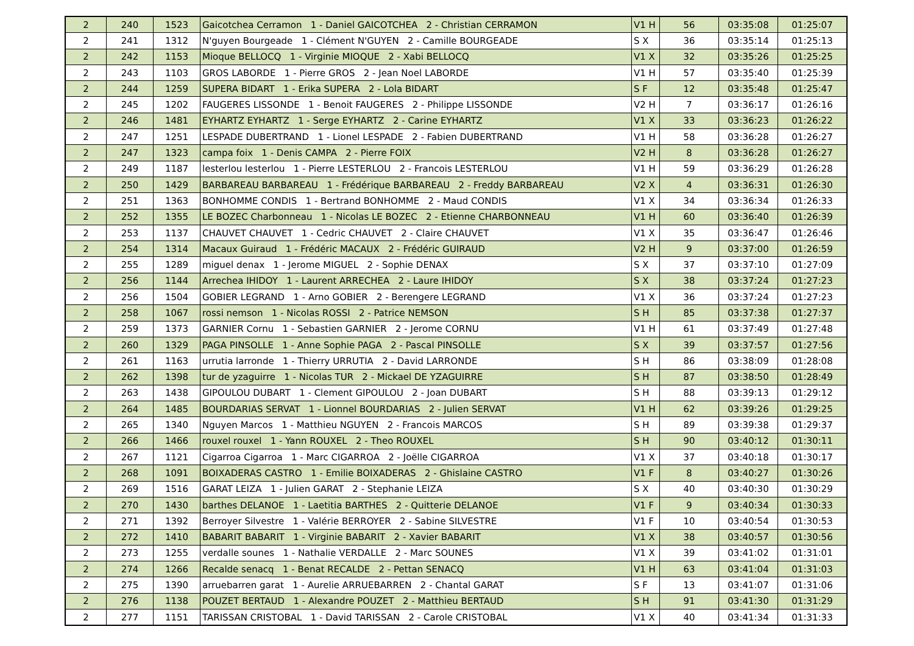| 2 | 240 | 1523 | Gaicotchea Cerramon 1 - Daniel GAICOTCHEA 2 - Christian CERRAMON | V1 H | 56 | 03:35:08 | 01:25:07 |
| 2 | 241 | 1312 | N'guyen Bourgeade 1 - Clément N'GUYEN 2 - Camille BOURGEADE | S X | 36 | 03:35:14 | 01:25:13 |
| 2 | 242 | 1153 | Mioque BELLOCQ 1 - Virginie MIOQUE 2 - Xabi BELLOCQ | V1 X | 32 | 03:35:26 | 01:25:25 |
| 2 | 243 | 1103 | GROS LABORDE 1 - Pierre GROS 2 - Jean Noel LABORDE | V1 H | 57 | 03:35:40 | 01:25:39 |
| 2 | 244 | 1259 | SUPERA BIDART 1 - Erika SUPERA 2 - Lola BIDART | S F | 12 | 03:35:48 | 01:25:47 |
| 2 | 245 | 1202 | FAUGERES LISSONDE 1 - Benoit FAUGERES 2 - Philippe LISSONDE | V2 H | 7 | 03:36:17 | 01:26:16 |
| 2 | 246 | 1481 | EYHARTZ EYHARTZ 1 - Serge EYHARTZ 2 - Carine EYHARTZ | V1 X | 33 | 03:36:23 | 01:26:22 |
| 2 | 247 | 1251 | LESPADE DUBERTRAND 1 - Lionel LESPADE 2 - Fabien DUBERTRAND | V1 H | 58 | 03:36:28 | 01:26:27 |
| 2 | 247 | 1323 | campa foix 1 - Denis CAMPA 2 - Pierre FOIX | V2 H | 8 | 03:36:28 | 01:26:27 |
| 2 | 249 | 1187 | lesterlou lesterlou 1 - Pierre LESTERLOU 2 - Francois LESTERLOU | V1 H | 59 | 03:36:29 | 01:26:28 |
| 2 | 250 | 1429 | BARBAREAU BARBAREAU 1 - Frédérique BARBAREAU 2 - Freddy BARBAREAU | V2 X | 4 | 03:36:31 | 01:26:30 |
| 2 | 251 | 1363 | BONHOMME CONDIS 1 - Bertrand BONHOMME 2 - Maud CONDIS | V1 X | 34 | 03:36:34 | 01:26:33 |
| 2 | 252 | 1355 | LE BOZEC Charbonneau 1 - Nicolas LE BOZEC 2 - Etienne CHARBONNEAU | V1 H | 60 | 03:36:40 | 01:26:39 |
| 2 | 253 | 1137 | CHAUVET CHAUVET 1 - Cedric CHAUVET 2 - Claire CHAUVET | V1 X | 35 | 03:36:47 | 01:26:46 |
| 2 | 254 | 1314 | Macaux Guiraud 1 - Frédéric MACAUX 2 - Frédéric GUIRAUD | V2 H | 9 | 03:37:00 | 01:26:59 |
| 2 | 255 | 1289 | miguel denax 1 - Jerome MIGUEL 2 - Sophie DENAX | S X | 37 | 03:37:10 | 01:27:09 |
| 2 | 256 | 1144 | Arrechea IHIDOY 1 - Laurent ARRECHEA 2 - Laure IHIDOY | S X | 38 | 03:37:24 | 01:27:23 |
| 2 | 256 | 1504 | GOBIER LEGRAND 1 - Arno GOBIER 2 - Berengere LEGRAND | V1 X | 36 | 03:37:24 | 01:27:23 |
| 2 | 258 | 1067 | rossi nemson 1 - Nicolas ROSSI 2 - Patrice NEMSON | S H | 85 | 03:37:38 | 01:27:37 |
| 2 | 259 | 1373 | GARNIER Cornu 1 - Sebastien GARNIER 2 - Jerome CORNU | V1 H | 61 | 03:37:49 | 01:27:48 |
| 2 | 260 | 1329 | PAGA PINSOLLE 1 - Anne Sophie PAGA 2 - Pascal PINSOLLE | S X | 39 | 03:37:57 | 01:27:56 |
| 2 | 261 | 1163 | urrutia larronde 1 - Thierry URRUTIA 2 - David LARRONDE | S H | 86 | 03:38:09 | 01:28:08 |
| 2 | 262 | 1398 | tur de yzaguirre 1 - Nicolas TUR 2 - Mickael DE YZAGUIRRE | S H | 87 | 03:38:50 | 01:28:49 |
| 2 | 263 | 1438 | GIPOULOU DUBART 1 - Clement GIPOULOU 2 - Joan DUBART | S H | 88 | 03:39:13 | 01:29:12 |
| 2 | 264 | 1485 | BOURDARIAS SERVAT 1 - Lionnel BOURDARIAS 2 - Julien SERVAT | V1 H | 62 | 03:39:26 | 01:29:25 |
| 2 | 265 | 1340 | Nguyen Marcos 1 - Matthieu NGUYEN 2 - Francois MARCOS | S H | 89 | 03:39:38 | 01:29:37 |
| 2 | 266 | 1466 | rouxel rouxel 1 - Yann ROUXEL 2 - Theo ROUXEL | S H | 90 | 03:40:12 | 01:30:11 |
| 2 | 267 | 1121 | Cigarroa Cigarroa 1 - Marc CIGARROA 2 - Joëlle CIGARROA | V1 X | 37 | 03:40:18 | 01:30:17 |
| 2 | 268 | 1091 | BOIXADERAS CASTRO 1 - Emilie BOIXADERAS 2 - Ghislaine CASTRO | V1 F | 8 | 03:40:27 | 01:30:26 |
| 2 | 269 | 1516 | GARAT LEIZA 1 - Julien GARAT 2 - Stephanie LEIZA | S X | 40 | 03:40:30 | 01:30:29 |
| 2 | 270 | 1430 | barthes DELANOE 1 - Laetitia BARTHES 2 - Quitterie DELANOE | V1 F | 9 | 03:40:34 | 01:30:33 |
| 2 | 271 | 1392 | Berroyer Silvestre 1 - Valérie BERROYER 2 - Sabine SILVESTRE | V1 F | 10 | 03:40:54 | 01:30:53 |
| 2 | 272 | 1410 | BABARIT BABARIT 1 - Virginie BABARIT 2 - Xavier BABARIT | V1 X | 38 | 03:40:57 | 01:30:56 |
| 2 | 273 | 1255 | verdalle sounes 1 - Nathalie VERDALLE 2 - Marc SOUNES | V1 X | 39 | 03:41:02 | 01:31:01 |
| 2 | 274 | 1266 | Recalde senacq 1 - Benat RECALDE 2 - Pettan SENACQ | V1 H | 63 | 03:41:04 | 01:31:03 |
| 2 | 275 | 1390 | arruebarren garat 1 - Aurelie ARRUEBARREN 2 - Chantal GARAT | S F | 13 | 03:41:07 | 01:31:06 |
| 2 | 276 | 1138 | POUZET BERTAUD 1 - Alexandre POUZET 2 - Matthieu BERTAUD | S H | 91 | 03:41:30 | 01:31:29 |
| 2 | 277 | 1151 | TARISSAN CRISTOBAL 1 - David TARISSAN 2 - Carole CRISTOBAL | V1 X | 40 | 03:41:34 | 01:31:33 |